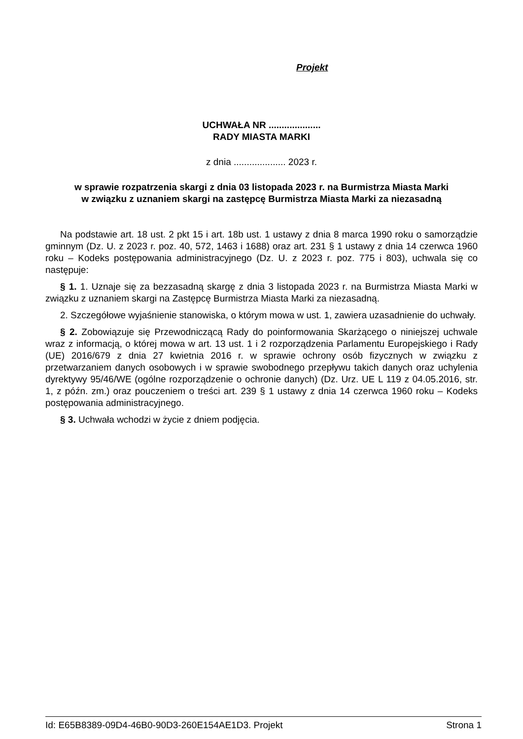Projekt
UCHWAŁA NR ....................
RADY MIASTA MARKI
z dnia .................... 2023 r.
w sprawie rozpatrzenia skargi z dnia 03 listopada 2023 r. na Burmistrza Miasta Marki
w związku z uznaniem skargi na zastępcę Burmistrza Miasta Marki za niezasadną
Na podstawie art. 18 ust. 2 pkt 15 i art. 18b ust. 1 ustawy z dnia 8 marca 1990 roku o samorządzie gminnym (Dz. U. z 2023 r. poz. 40, 572, 1463 i 1688) oraz art. 231 § 1 ustawy z dnia 14 czerwca 1960 roku – Kodeks postępowania administracyjnego (Dz. U. z 2023 r. poz. 775 i 803), uchwala się co następuje:
§ 1. 1. Uznaje się za bezzasadną skargę z dnia 3 listopada 2023 r. na Burmistrza Miasta Marki w związku z uznaniem skargi na Zastępcę Burmistrza Miasta Marki za niezasadną.
2. Szczegółowe wyjaśnienie stanowiska, o którym mowa w ust. 1, zawiera uzasadnienie do uchwały.
§ 2. Zobowiązuje się Przewodniczącą Rady do poinformowania Skarżącego o niniejszej uchwale wraz z informacją, o której mowa w art. 13 ust. 1 i 2 rozporządzenia Parlamentu Europejskiego i Rady (UE) 2016/679 z dnia 27 kwietnia 2016 r. w sprawie ochrony osób fizycznych w związku z przetwarzaniem danych osobowych i w sprawie swobodnego przepływu takich danych oraz uchylenia dyrektywy 95/46/WE (ogólne rozporządzenie o ochronie danych) (Dz. Urz. UE L 119 z 04.05.2016, str. 1, z późn. zm.) oraz pouczeniem o treści art. 239 § 1 ustawy z dnia 14 czerwca 1960 roku – Kodeks postępowania administracyjnego.
§ 3. Uchwała wchodzi w życie z dniem podjęcia.
Id: E65B8389-09D4-46B0-90D3-260E154AE1D3. Projekt Strona 1